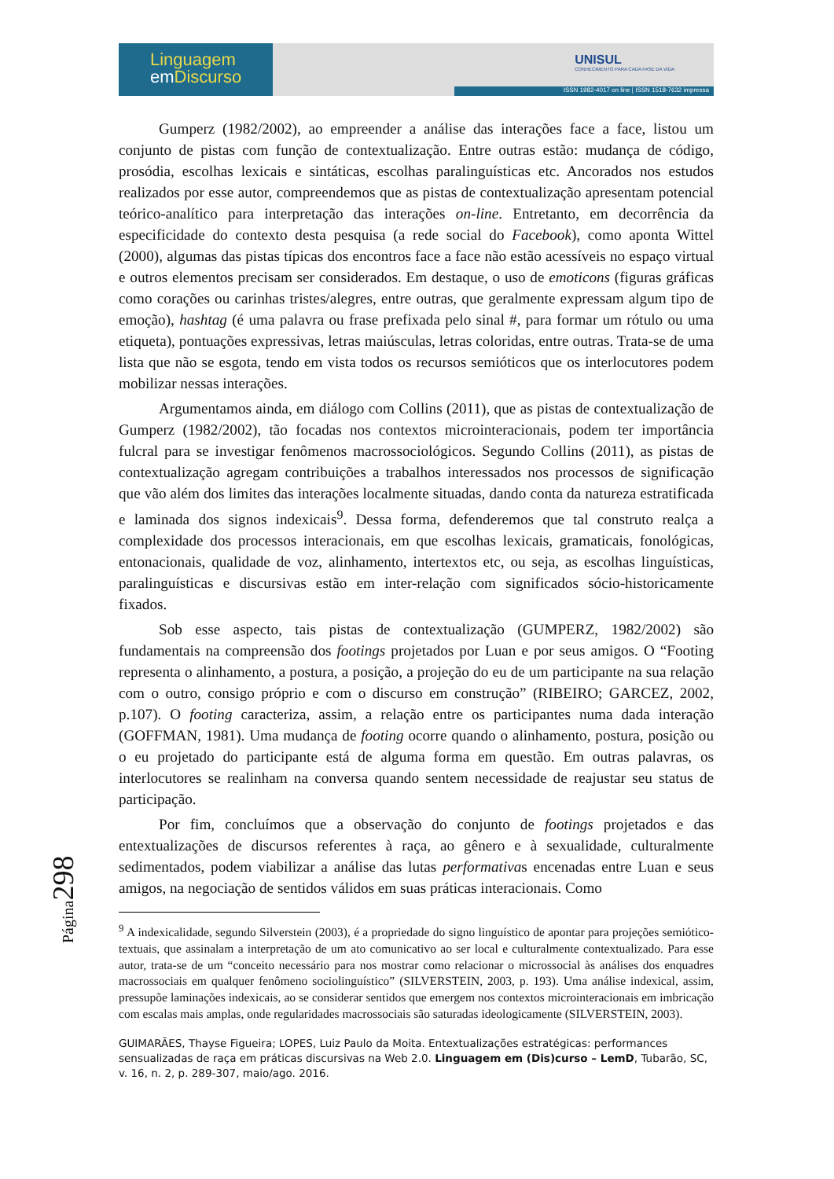Linguagem
em Discurso
UNISUL
CONHECIMENTO PARA CADA FASE DA VIDA
ISSN 1982-4017 on line | ISSN 1518-7632 impressa
Gumperz (1982/2002), ao empreender a análise das interações face a face, listou um conjunto de pistas com função de contextualização. Entre outras estão: mudança de código, prosódia, escolhas lexicais e sintáticas, escolhas paralinguísticas etc. Ancorados nos estudos realizados por esse autor, compreendemos que as pistas de contextualização apresentam potencial teórico-analítico para interpretação das interações on-line. Entretanto, em decorrência da especificidade do contexto desta pesquisa (a rede social do Facebook), como aponta Wittel (2000), algumas das pistas típicas dos encontros face a face não estão acessíveis no espaço virtual e outros elementos precisam ser considerados. Em destaque, o uso de emoticons (figuras gráficas como corações ou carinhas tristes/alegres, entre outras, que geralmente expressam algum tipo de emoção), hashtag (é uma palavra ou frase prefixada pelo sinal #, para formar um rótulo ou uma etiqueta), pontuações expressivas, letras maiúsculas, letras coloridas, entre outras. Trata-se de uma lista que não se esgota, tendo em vista todos os recursos semióticos que os interlocutores podem mobilizar nessas interações.
Argumentamos ainda, em diálogo com Collins (2011), que as pistas de contextualização de Gumperz (1982/2002), tão focadas nos contextos microinteracionais, podem ter importância fulcral para se investigar fenômenos macrossociológicos. Segundo Collins (2011), as pistas de contextualização agregam contribuições a trabalhos interessados nos processos de significação que vão além dos limites das interações localmente situadas, dando conta da natureza estratificada e laminada dos signos indexicais<sup>9</sup>. Dessa forma, defenderemos que tal construto realça a complexidade dos processos interacionais, em que escolhas lexicais, gramaticais, fonológicas, entonacionais, qualidade de voz, alinhamento, intertextos etc, ou seja, as escolhas linguísticas, paralinguísticas e discursivas estão em inter-relação com significados sócio-historicamente fixados.
Sob esse aspecto, tais pistas de contextualização (GUMPERZ, 1982/2002) são fundamentais na compreensão dos footings projetados por Luan e por seus amigos. O “Footing representa o alinhamento, a postura, a posição, a projeção do eu de um participante na sua relação com o outro, consigo próprio e com o discurso em construção” (RIBEIRO; GARCEZ, 2002, p.107). O footing caracteriza, assim, a relação entre os participantes numa dada interação (GOFFMAN, 1981). Uma mudança de footing ocorre quando o alinhamento, postura, posição ou o eu projetado do participante está de alguma forma em questão. Em outras palavras, os interlocutores se realinham na conversa quando sentem necessidade de reajustar seu status de participação.
Por fim, concluímos que a observação do conjunto de footings projetados e das entextualizações de discursos referentes à raça, ao gênero e à sexualidade, culturalmente sedimentados, podem viabilizar a análise das lutas performativas encenadas entre Luan e seus amigos, na negociação de sentidos válidos em suas práticas interacionais. Como
<sup>9</sup> A indexicalidade, segundo Silverstein (2003), é a propriedade do signo linguístico de apontar para projeções semiótico-textuais, que assinalam a interpretação de um ato comunicativo ao ser local e culturalmente contextualizado. Para esse autor, trata-se de um “conceito necessário para nos mostrar como relacionar o microssocial às análises dos enquadres macrossociais em qualquer fenômeno sociolinguístico” (SILVERSTEIN, 2003, p. 193). Uma análise indexical, assim, pressupõe laminações indexicais, ao se considerar sentidos que emergem nos contextos microinteracionais em imbricação com escalas mais amplas, onde regularidades macrossociais são saturadas ideologicamente (SILVERSTEIN, 2003).
GUIMARÃES, Thayse Figueira; LOPES, Luiz Paulo da Moita. Entextualizações estratégicas: performances sensualizadas de raça em práticas discursivas na Web 2.0. Linguagem em (Dis)curso – LemD, Tubarão, SC, v. 16, n. 2, p. 289-307, maio/ago. 2016.
Página298